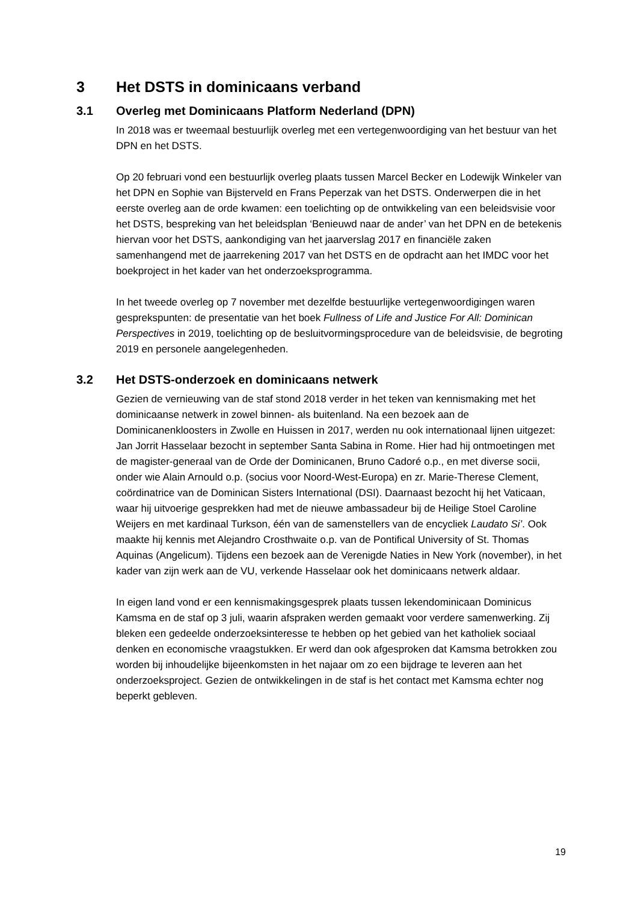3 Het DSTS in dominicaans verband
3.1 Overleg met Dominicaans Platform Nederland (DPN)
In 2018 was er tweemaal bestuurlijk overleg met een vertegenwoordiging van het bestuur van het DPN en het DSTS.
Op 20 februari vond een bestuurlijk overleg plaats tussen Marcel Becker en Lodewijk Winkeler van het DPN en Sophie van Bijsterveld en Frans Peperzak van het DSTS. Onderwerpen die in het eerste overleg aan de orde kwamen: een toelichting op de ontwikkeling van een beleidsvisie voor het DSTS, bespreking van het beleidsplan ‘Benieuwd naar de ander’ van het DPN en de betekenis hiervan voor het DSTS, aankondiging van het jaarverslag 2017 en financiële zaken samenhangend met de jaarrekening 2017 van het DSTS en de opdracht aan het IMDC voor het boekproject in het kader van het onderzoeksprogramma.
In het tweede overleg op 7 november met dezelfde bestuurlijke vertegenwoordigingen waren gesprekspunten: de presentatie van het boek Fullness of Life and Justice For All: Dominican Perspectives in 2019, toelichting op de besluitvormingsprocedure van de beleidsvisie, de begroting 2019 en personele aangelegenheden.
3.2 Het DSTS-onderzoek en dominicaans netwerk
Gezien de vernieuwing van de staf stond 2018 verder in het teken van kennismaking met het dominicaanse netwerk in zowel binnen- als buitenland. Na een bezoek aan de Dominicanenkloosters in Zwolle en Huissen in 2017, werden nu ook internationaal lijnen uitgezet: Jan Jorrit Hasselaar bezocht in september Santa Sabina in Rome. Hier had hij ontmoetingen met de magister-generaal van de Orde der Dominicanen, Bruno Cadoré o.p., en met diverse socii, onder wie Alain Arnould o.p. (socius voor Noord-West-Europa) en zr. Marie-Therese Clement, coördinatrice van de Dominican Sisters International (DSI). Daarnaast bezocht hij het Vaticaan, waar hij uitvoerige gesprekken had met de nieuwe ambassadeur bij de Heilige Stoel Caroline Weijers en met kardinaal Turkson, één van de samenstellers van de encycliek Laudato Si’. Ook maakte hij kennis met Alejandro Crosthwaite o.p. van de Pontifical University of St. Thomas Aquinas (Angelicum). Tijdens een bezoek aan de Verenigde Naties in New York (november), in het kader van zijn werk aan de VU, verkende Hasselaar ook het dominicaans netwerk aldaar.
In eigen land vond er een kennismakingsgesprek plaats tussen lekendominicaan Dominicus Kamsma en de staf op 3 juli, waarin afspraken werden gemaakt voor verdere samenwerking. Zij bleken een gedeelde onderzoeksinteresse te hebben op het gebied van het katholiek sociaal denken en economische vraagstukken. Er werd dan ook afgesproken dat Kamsma betrokken zou worden bij inhoudelijke bijeenkomsten in het najaar om zo een bijdrage te leveren aan het onderzoeksproject. Gezien de ontwikkelingen in de staf is het contact met Kamsma echter nog beperkt gebleven.
19